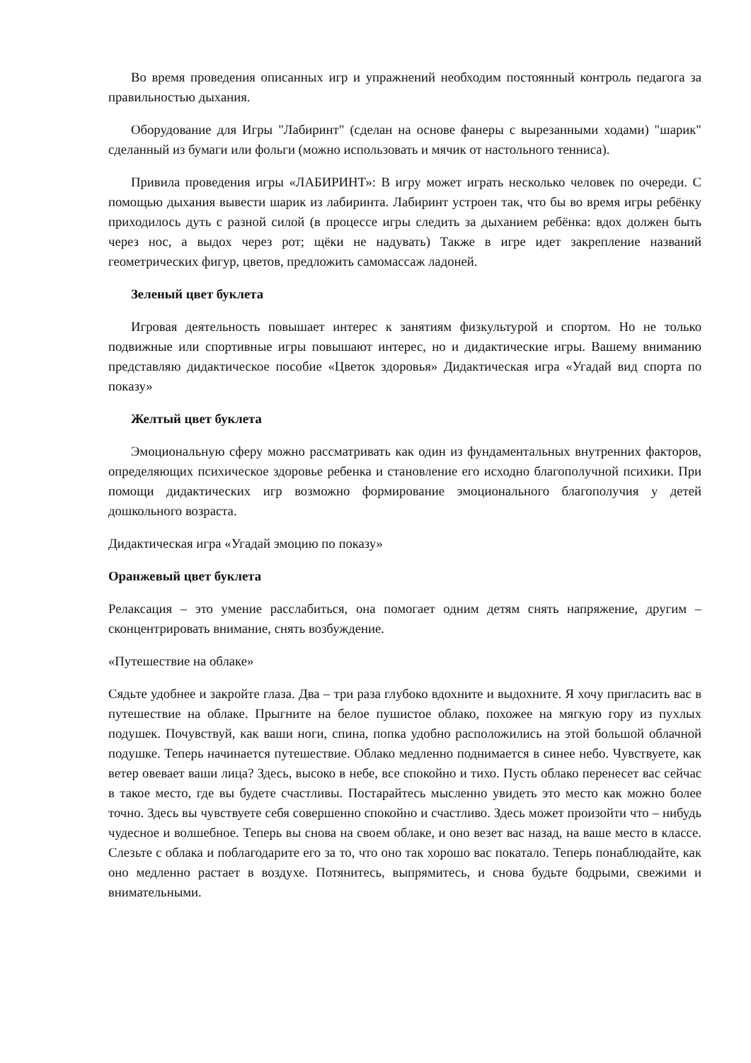Во время проведения описанных игр и упражнений необходим постоянный контроль педагога за правильностью дыхания.
Оборудование для Игры "Лабиринт" (сделан на основе фанеры с вырезанными ходами) "шарик" сделанный из бумаги или фольги (можно использовать и мячик от настольного тенниса).
Привила проведения игры «ЛАБИРИНТ»: В игру может играть несколько человек по очереди. С помощью дыхания вывести шарик из лабиринта. Лабиринт устроен так, что бы во время игры ребёнку приходилось дуть с разной силой (в процессе игры следить за дыханием ребёнка: вдох должен быть через нос, а выдох через рот; щёки не надувать) Также в игре идет закрепление названий геометрических фигур, цветов, предложить самомассаж ладоней.
Зеленый цвет буклета
Игровая деятельность повышает интерес к занятиям физкультурой и спортом. Но не только подвижные или спортивные игры повышают интерес, но и дидактические игры. Вашему вниманию представляю дидактическое пособие «Цветок здоровья» Дидактическая игра «Угадай вид спорта по показу»
Желтый цвет буклета
Эмоциональную сферу можно рассматривать как один из фундаментальных внутренних факторов, определяющих психическое здоровье ребенка и становление его исходно благополучной психики. При помощи дидактических игр возможно формирование эмоционального благополучия у детей дошкольного возраста.
Дидактическая игра «Угадай эмоцию по показу»
Оранжевый цвет буклета
Релаксация – это умение расслабиться, она помогает одним детям снять напряжение, другим – сконцентрировать внимание, снять возбуждение.
«Путешествие на облаке»
Сядьте удобнее и закройте глаза. Два – три раза глубоко вдохните и выдохните. Я хочу пригласить вас в путешествие на облаке. Прыгните на белое пушистое облако, похожее на мягкую гору из пухлых подушек. Почувствуй, как ваши ноги, спина, попка удобно расположились на этой большой облачной подушке. Теперь начинается путешествие. Облако медленно поднимается в синее небо. Чувствуете, как ветер овевает ваши лица? Здесь, высоко в небе, все спокойно и тихо. Пусть облако перенесет вас сейчас в такое место, где вы будете счастливы. Постарайтесь мысленно увидеть это место как можно более точно. Здесь вы чувствуете себя совершенно спокойно и счастливо. Здесь может произойти что – нибудь чудесное и волшебное. Теперь вы снова на своем облаке, и оно везет вас назад, на ваше место в классе. Слезьте с облака и поблагодарите его за то, что оно так хорошо вас покатало. Теперь понаблюдайте, как оно медленно растает в воздухе. Потянитесь, выпрямитесь, и снова будьте бодрыми, свежими и внимательными.